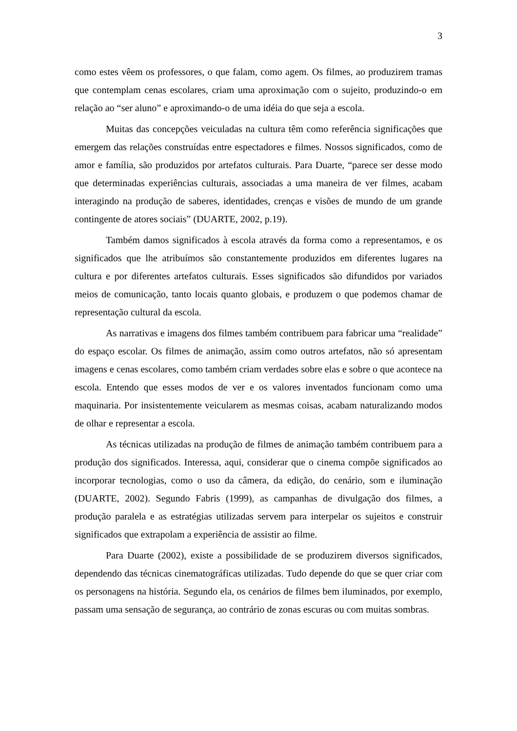3
como estes vêem os professores, o que falam, como agem. Os filmes, ao produzirem tramas que contemplam cenas escolares, criam uma aproximação com o sujeito, produzindo-o em relação ao “ser aluno” e aproximando-o de uma idéia do que seja a escola.
Muitas das concepções veiculadas na cultura têm como referência significações que emergem das relações construídas entre espectadores e filmes. Nossos significados, como de amor e família, são produzidos por artefatos culturais. Para Duarte, “parece ser desse modo que determinadas experiências culturais, associadas a uma maneira de ver filmes, acabam interagindo na produção de saberes, identidades, crenças e visões de mundo de um grande contingente de atores sociais” (DUARTE, 2002, p.19).
Também damos significados à escola através da forma como a representamos, e os significados que lhe atribuímos são constantemente produzidos em diferentes lugares na cultura e por diferentes artefatos culturais. Esses significados são difundidos por variados meios de comunicação, tanto locais quanto globais, e produzem o que podemos chamar de representação cultural da escola.
As narrativas e imagens dos filmes também contribuem para fabricar uma “realidade” do espaço escolar. Os filmes de animação, assim como outros artefatos, não só apresentam imagens e cenas escolares, como também criam verdades sobre elas e sobre o que acontece na escola. Entendo que esses modos de ver e os valores inventados funcionam como uma maquinaria. Por insistentemente veicularem as mesmas coisas, acabam naturalizando modos de olhar e representar a escola.
As técnicas utilizadas na produção de filmes de animação também contribuem para a produção dos significados. Interessa, aqui, considerar que o cinema compõe significados ao incorporar tecnologias, como o uso da câmera, da edição, do cenário, som e iluminação (DUARTE, 2002). Segundo Fabris (1999), as campanhas de divulgação dos filmes, a produção paralela e as estratégias utilizadas servem para interpelar os sujeitos e construir significados que extrapolam a experiência de assistir ao filme.
Para Duarte (2002), existe a possibilidade de se produzirem diversos significados, dependendo das técnicas cinematográficas utilizadas. Tudo depende do que se quer criar com os personagens na história. Segundo ela, os cenários de filmes bem iluminados, por exemplo, passam uma sensação de segurança, ao contrário de zonas escuras ou com muitas sombras.